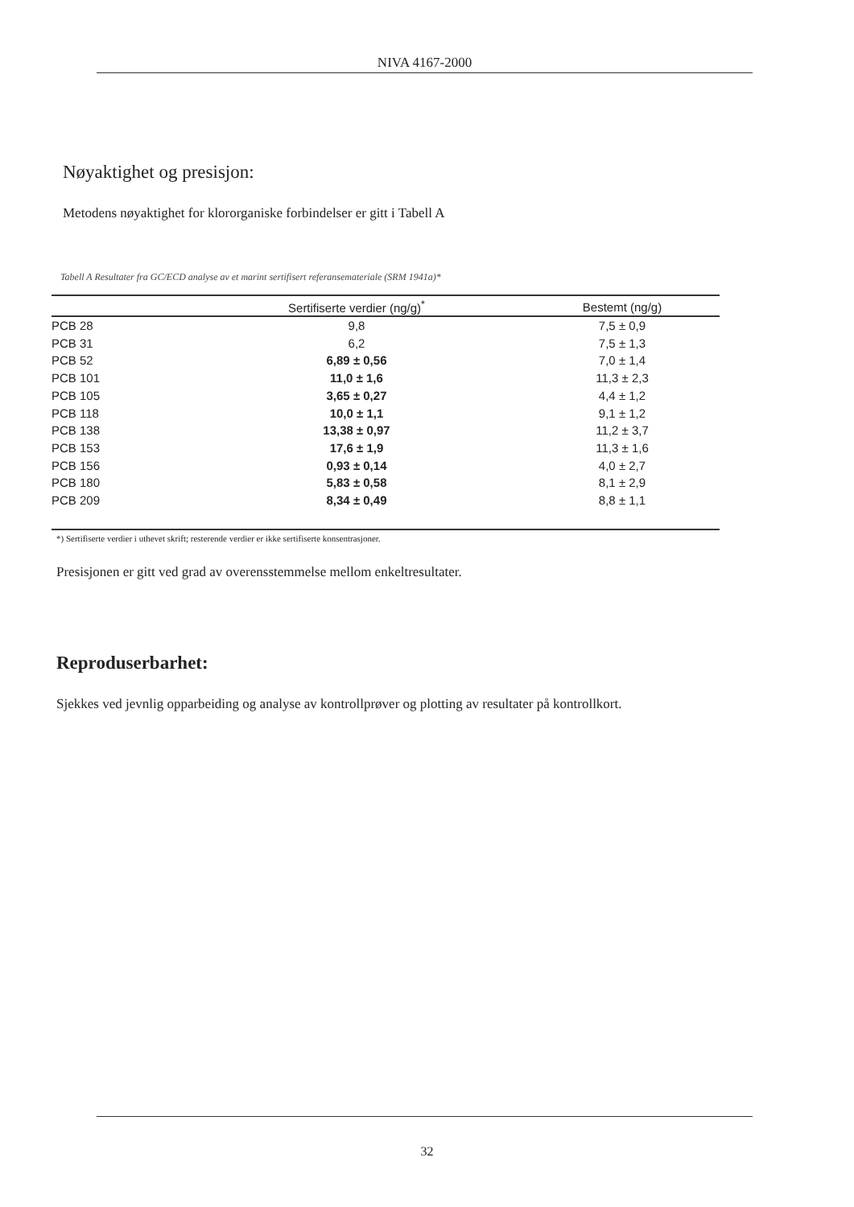NIVA 4167-2000
Nøyaktighet og presisjon:
Metodens nøyaktighet for klororganiske forbindelser er gitt i Tabell A
Tabell A Resultater fra GC/ECD analyse av et marint sertifisert referansemateriale (SRM 1941a)*
| | Sertifiserte verdier (ng/g)<sup>*</sup> | Bestemt (ng/g) |
| --- | --- | --- |
| PCB 28 | 9,8 | 7,5 ± 0,9 |
| PCB 31 | 6,2 | 7,5 ± 1,3 |
| PCB 52 | 6,89 ± 0,56 | 7,0 ± 1,4 |
| PCB 101 | 11,0 ± 1,6 | 11,3 ± 2,3 |
| PCB 105 | 3,65 ± 0,27 | 4,4 ± 1,2 |
| PCB 118 | 10,0 ± 1,1 | 9,1 ± 1,2 |
| PCB 138 | 13,38 ± 0,97 | 11,2 ± 3,7 |
| PCB 153 | 17,6 ± 1,9 | 11,3 ± 1,6 |
| PCB 156 | 0,93 ± 0,14 | 4,0 ± 2,7 |
| PCB 180 | 5,83 ± 0,58 | 8,1 ± 2,9 |
| PCB 209 | 8,34 ± 0,49 | 8,8 ± 1,1 |
*) Sertifiserte verdier i uthevet skrift; resterende verdier er ikke sertifiserte konsentrasjoner.
Presisjonen er gitt ved grad av overensstemmelse mellom enkeltresultater.
Reproduserbarhet:
Sjekkes ved jevnlig opparbeiding og analyse av kontrollprøver og plotting av resultater på kontrollkort.
32